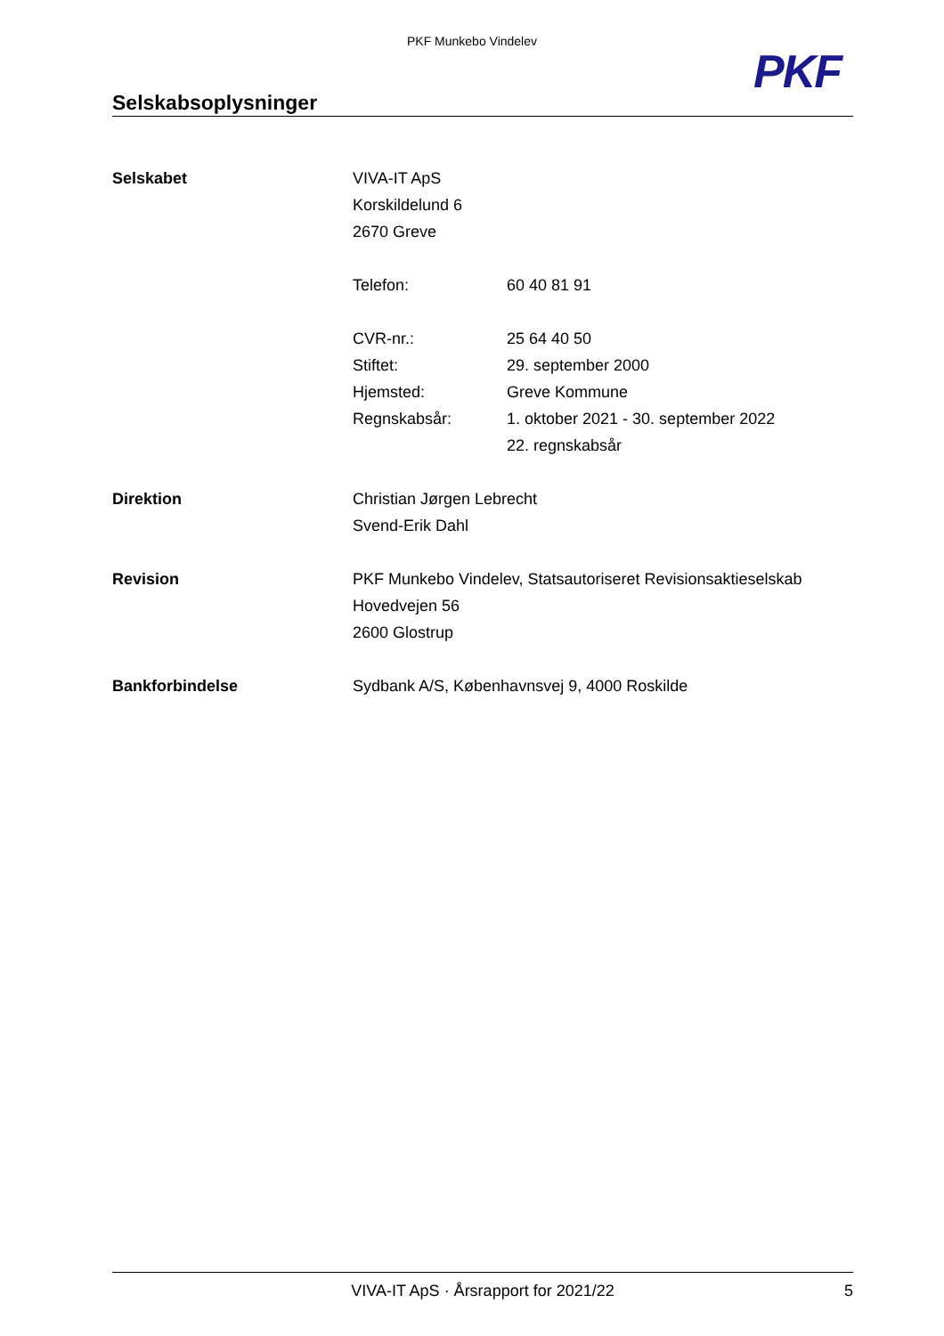PKF Munkebo Vindelev
PKF
Selskabsoplysninger
Selskabet VIVA-IT ApS
Korskildelund 6
2670 Greve
Telefon: 60 40 81 91
CVR-nr.: 25 64 40 50
Stiftet: 29. september 2000
Hjemsted: Greve Kommune
Regnskabsår: 1. oktober 2021 - 30. september 2022
22. regnskabsår
Direktion Christian Jørgen Lebrecht
Svend-Erik Dahl
Revision PKF Munkebo Vindelev, Statsautoriseret Revisionsaktieselskab
Hovedvejen 56
2600 Glostrup
Bankforbindelse Sydbank A/S, Københavnsvej 9, 4000 Roskilde
VIVA-IT ApS · Årsrapport for 2021/22 5